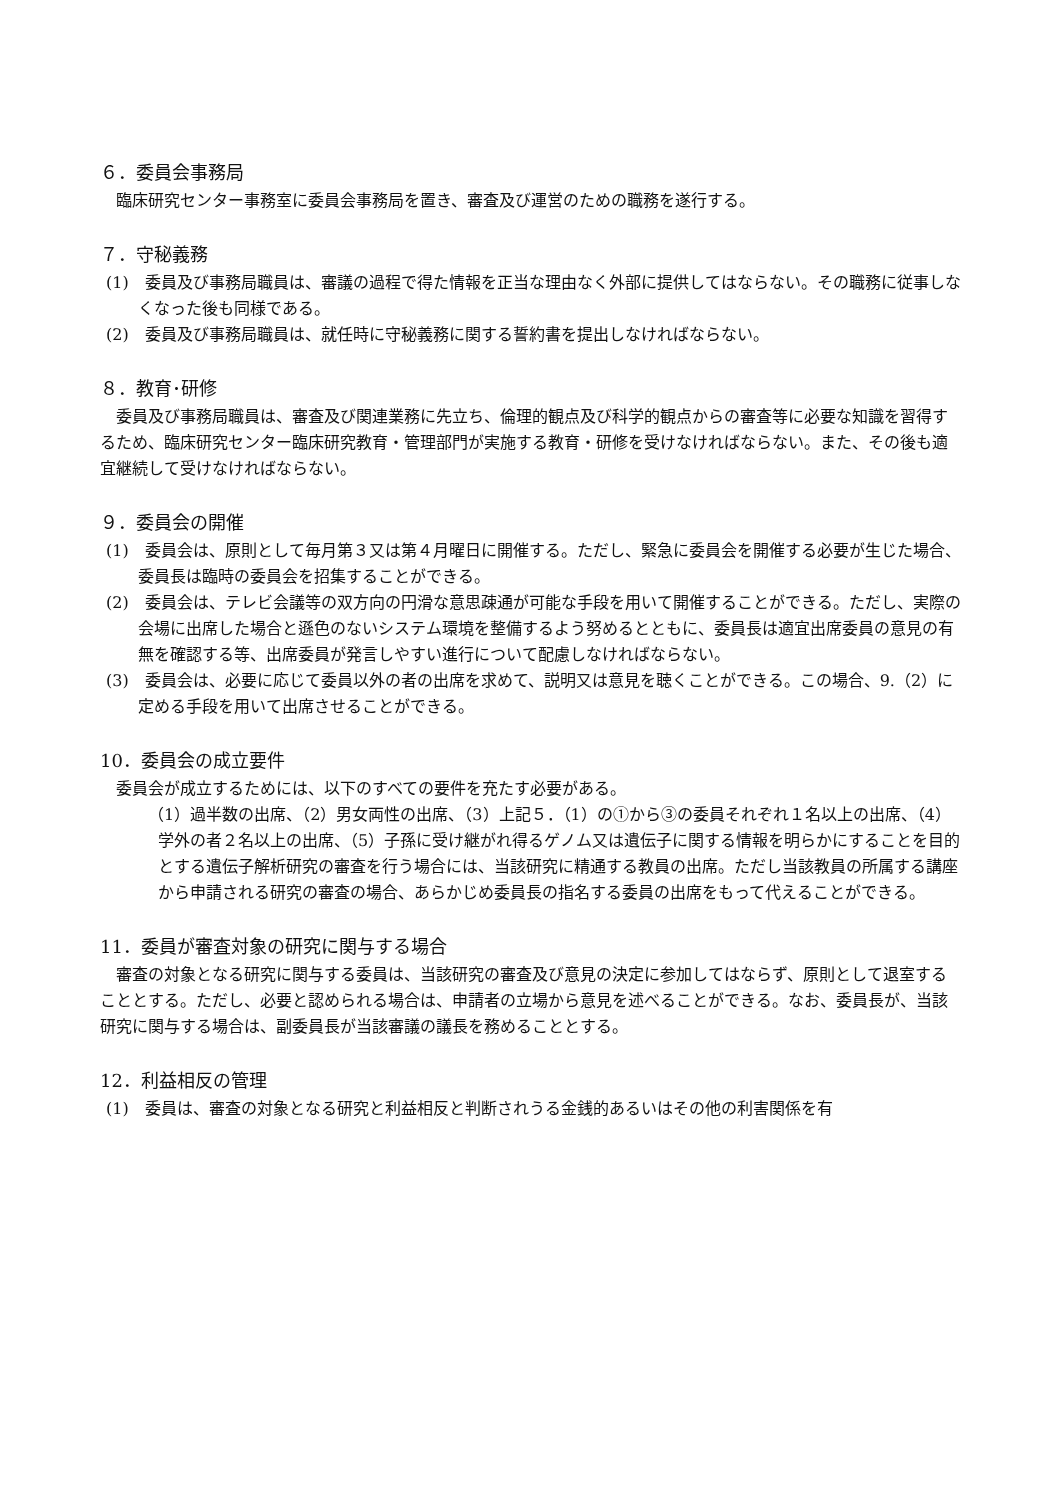６．委員会事務局
臨床研究センター事務室に委員会事務局を置き、審査及び運営のための職務を遂行する。
７．守秘義務
(1)　委員及び事務局職員は、審議の過程で得た情報を正当な理由なく外部に提供してはならない。その職務に従事しなくなった後も同様である。
(2)　委員及び事務局職員は、就任時に守秘義務に関する誓約書を提出しなければならない。
８．教育･研修
委員及び事務局職員は、審査及び関連業務に先立ち、倫理的観点及び科学的観点からの審査等に必要な知識を習得するため、臨床研究センター臨床研究教育・管理部門が実施する教育・研修を受けなければならない。また、その後も適宜継続して受けなければならない。
９．委員会の開催
(1)　委員会は、原則として毎月第３又は第４月曜日に開催する。ただし、緊急に委員会を開催する必要が生じた場合、委員長は臨時の委員会を招集することができる。
(2)　委員会は、テレビ会議等の双方向の円滑な意思疎通が可能な手段を用いて開催することができる。ただし、実際の会場に出席した場合と遜色のないシステム環境を整備するよう努めるとともに、委員長は適宜出席委員の意見の有無を確認する等、出席委員が発言しやすい進行について配慮しなければならない。
(3)　委員会は、必要に応じて委員以外の者の出席を求めて、説明又は意見を聴くことができる。この場合、9.（2）に定める手段を用いて出席させることができる。
10．委員会の成立要件
委員会が成立するためには、以下のすべての要件を充たす必要がある。
（1）過半数の出席、（2）男女両性の出席、（3）上記５．（1）の①から③の委員それぞれ１名以上の出席、（4）学外の者２名以上の出席、（5）子孫に受け継がれ得るゲノム又は遺伝子に関する情報を明らかにすることを目的とする遺伝子解析研究の審査を行う場合には、当該研究に精通する教員の出席。ただし当該教員の所属する講座から申請される研究の審査の場合、あらかじめ委員長の指名する委員の出席をもって代えることができる。
11．委員が審査対象の研究に関与する場合
審査の対象となる研究に関与する委員は、当該研究の審査及び意見の決定に参加してはならず、原則として退室することとする。ただし、必要と認められる場合は、申請者の立場から意見を述べることができる。なお、委員長が、当該研究に関与する場合は、副委員長が当該審議の議長を務めることとする。
12．利益相反の管理
(1)　委員は、審査の対象となる研究と利益相反と判断されうる金銭的あるいはその他の利害関係を有